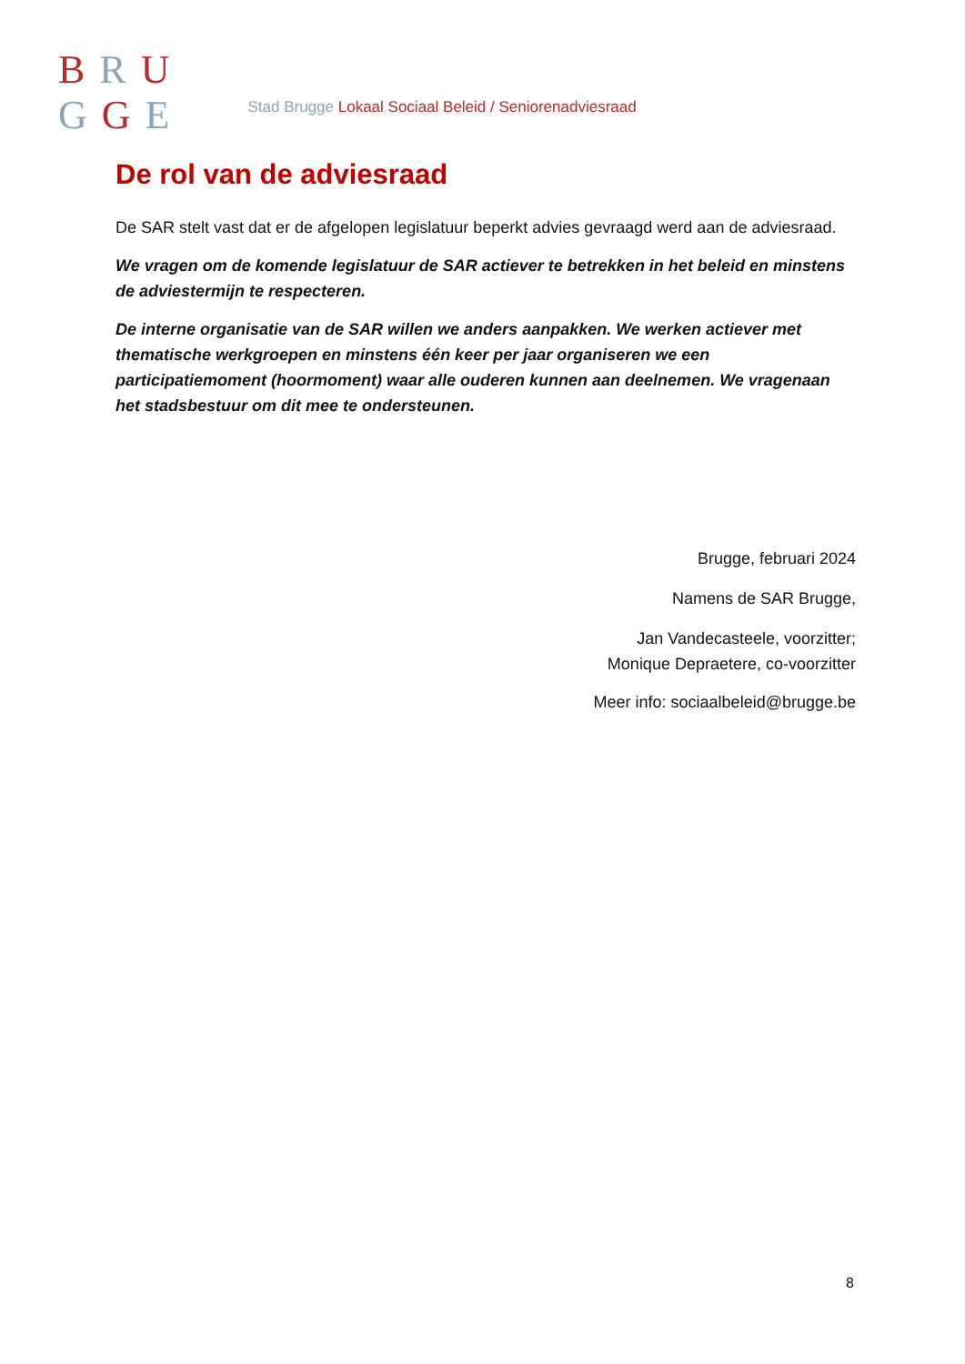BRU
GGE
Stad Brugge Lokaal Sociaal Beleid / Seniorenadviesraad
De rol van de adviesraad
De SAR stelt vast dat er de afgelopen legislatuur beperkt advies gevraagd werd aan de adviesraad.
We vragen om de komende legislatuur de SAR actiever te betrekken in het beleid en minstens de adviestermijn te respecteren.
De interne organisatie van de SAR willen we anders aanpakken. We werken actiever met thematische werkgroepen en minstens één keer per jaar organiseren we een participatiemoment (hoormoment) waar alle ouderen kunnen aan deelnemen. We vragenaan het stadsbestuur om dit mee te ondersteunen.
Brugge, februari 2024
Namens de SAR Brugge,
Jan Vandecasteele, voorzitter;
Monique Depraetere, co-voorzitter
Meer info: sociaalbeleid@brugge.be
8